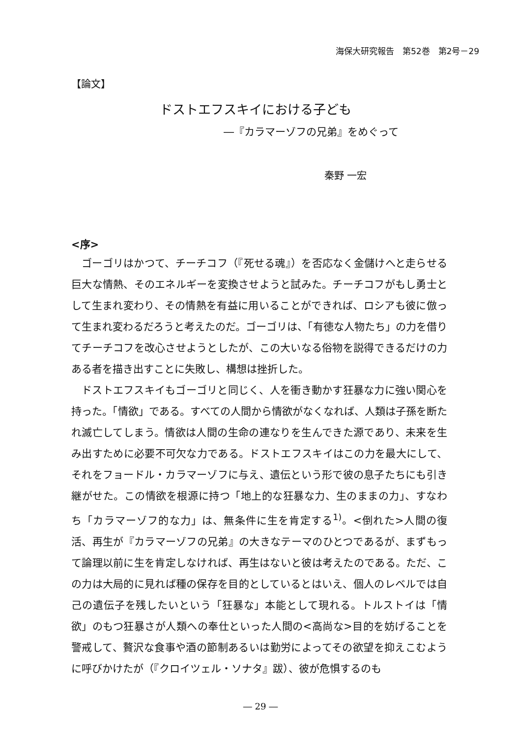海保大研究報告　第52巻　第2号－29
【論文】
ドストエフスキイにおける子ども
―『カラマーゾフの兄弟』をめぐって
秦野 一宏
<序>
ゴーゴリはかつて、チーチコフ（『死せる魂』）を否応なく金儲けへと走らせる巨大な情熱、そのエネルギーを変換させようと試みた。チーチコフがもし勇士として生まれ変わり、その情熱を有益に用いることができれば、ロシアも彼に倣って生まれ変わるだろうと考えたのだ。ゴーゴリは、「有徳な人物たち」の力を借りてチーチコフを改心させようとしたが、この大いなる俗物を説得できるだけの力ある者を描き出すことに失敗し、構想は挫折した。
ドストエフスキイもゴーゴリと同じく、人を衝き動かす狂暴な力に強い関心を持った。「情欲」である。すべての人間から情欲がなくなれば、人類は子孫を断たれ滅亡してしまう。情欲は人間の生命の連なりを生んできた源であり、未来を生み出すために必要不可欠な力である。ドストエフスキイはこの力を最大にして、それをフョードル・カラマーゾフに与え、遺伝という形で彼の息子たちにも引き継がせた。この情欲を根源に持つ「地上的な狂暴な力、生のままの力」、すなわち「カラマーゾフ的な力」は、無条件に生を肯定する<sup>1)</sup>。<倒れた>人間の復活、再生が『カラマーゾフの兄弟』の大きなテーマのひとつであるが、まずもって論理以前に生を肯定しなければ、再生はないと彼は考えたのである。ただ、この力は大局的に見れば種の保存を目的としているとはいえ、個人のレベルでは自己の遺伝子を残したいという「狂暴な」本能として現れる。トルストイは「情欲」のもつ狂暴さが人類への奉仕といった人間の<高尚な>目的を妨げることを警戒して、贅沢な食事や酒の節制あるいは勤労によってその欲望を抑えこむように呼びかけたが（『クロイツェル・ソナタ』跋）、彼が危惧するのも
― 29 ―